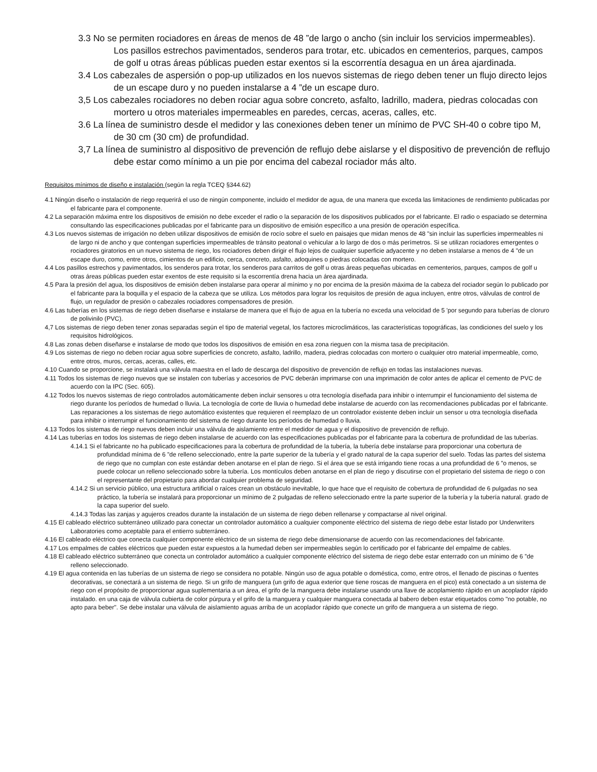3.3 No se permiten rociadores en áreas de menos de 48 ”de largo o ancho (sin incluir los servicios impermeables). Los pasillos estrechos pavimentados, senderos para trotar, etc. ubicados en cementerios, parques, campos de golf u otras áreas públicas pueden estar exentos si la escorrentía desagua en un área ajardinada.
3.4 Los cabezales de aspersión o pop-up utilizados en los nuevos sistemas de riego deben tener un flujo directo lejos de un escape duro y no pueden instalarse a 4 ”de un escape duro.
3,5 Los cabezales rociadores no deben rociar agua sobre concreto, asfalto, ladrillo, madera, piedras colocadas con mortero u otros materiales impermeables en paredes, cercas, aceras, calles, etc.
3.6 La línea de suministro desde el medidor y las conexiones deben tener un mínimo de PVC SH-40 o cobre tipo M, de 30 cm (30 cm) de profundidad.
3,7 La línea de suministro al dispositivo de prevención de reflujo debe aislarse y el dispositivo de prevención de reflujo debe estar como mínimo a un pie por encima del cabezal rociador más alto.
Requisitos mínimos de diseño e instalación (según la regla TCEQ §344.62)
4.1 Ningún diseño o instalación de riego requerirá el uso de ningún componente, incluido el medidor de agua, de una manera que exceda las limitaciones de rendimiento publicadas por el fabricante para el componente.
4.2 La separación máxima entre los dispositivos de emisión no debe exceder el radio o la separación de los dispositivos publicados por el fabricante. El radio o espaciado se determina consultando las especificaciones publicadas por el fabricante para un dispositivo de emisión específico a una presión de operación específica.
4.3 Los nuevos sistemas de irrigación no deben utilizar dispositivos de emisión de rocío sobre el suelo en paisajes que midan menos de 48 "sin incluir las superficies impermeables ni de largo ni de ancho y que contengan superficies impermeables de tránsito peatonal o vehicular a lo largo de dos o más perímetros. Si se utilizan rociadores emergentes o rociadores giratorios en un nuevo sistema de riego, los rociadores deben dirigir el flujo lejos de cualquier superficie adyacente y no deben instalarse a menos de 4 "de un escape duro, como, entre otros, cimientos de un edificio, cerca, concreto, asfalto, adoquines o piedras colocadas con mortero.
4.4 Los pasillos estrechos y pavimentados, los senderos para trotar, los senderos para carritos de golf u otras áreas pequeñas ubicadas en cementerios, parques, campos de golf u otras áreas públicas pueden estar exentos de este requisito si la escorrentía drena hacia un área ajardinada.
4.5 Para la presión del agua, los dispositivos de emisión deben instalarse para operar al mínimo y no por encima de la presión máxima de la cabeza del rociador según lo publicado por el fabricante para la boquilla y el espacio de la cabeza que se utiliza. Los métodos para lograr los requisitos de presión de agua incluyen, entre otros, válvulas de control de flujo, un regulador de presión o cabezales rociadores compensadores de presión.
4.6 Las tuberías en los sistemas de riego deben diseñarse e instalarse de manera que el flujo de agua en la tubería no exceda una velocidad de 5 'por segundo para tuberías de cloruro de polivinilo (PVC).
4,7 Los sistemas de riego deben tener zonas separadas según el tipo de material vegetal, los factores microclimáticos, las características topográficas, las condiciones del suelo y los requisitos hidrológicos.
4.8 Las zonas deben diseñarse e instalarse de modo que todos los dispositivos de emisión en esa zona rieguen con la misma tasa de precipitación.
4.9 Los sistemas de riego no deben rociar agua sobre superficies de concreto, asfalto, ladrillo, madera, piedras colocadas con mortero o cualquier otro material impermeable, como, entre otros, muros, cercas, aceras, calles, etc.
4.10 Cuando se proporcione, se instalará una válvula maestra en el lado de descarga del dispositivo de prevención de reflujo en todas las instalaciones nuevas.
4.11 Todos los sistemas de riego nuevos que se instalen con tuberías y accesorios de PVC deberán imprimarse con una imprimación de color antes de aplicar el cemento de PVC de acuerdo con la IPC (Sec. 605).
4.12 Todos los nuevos sistemas de riego controlados automáticamente deben incluir sensores u otra tecnología diseñada para inhibir o interrumpir el funcionamiento del sistema de riego durante los períodos de humedad o lluvia. La tecnología de corte de lluvia o humedad debe instalarse de acuerdo con las recomendaciones publicadas por el fabricante. Las reparaciones a los sistemas de riego automático existentes que requieren el reemplazo de un controlador existente deben incluir un sensor u otra tecnología diseñada para inhibir o interrumpir el funcionamiento del sistema de riego durante los períodos de humedad o lluvia.
4.13 Todos los sistemas de riego nuevos deben incluir una válvula de aislamiento entre el medidor de agua y el dispositivo de prevención de reflujo.
4.14 Las tuberías en todos los sistemas de riego deben instalarse de acuerdo con las especificaciones publicadas por el fabricante para la cobertura de profundidad de las tuberías.
4.14.1 Si el fabricante no ha publicado especificaciones para la cobertura de profundidad de la tubería, la tubería debe instalarse para proporcionar una cobertura de profundidad mínima de 6 ”de relleno seleccionado, entre la parte superior de la tubería y el grado natural de la capa superior del suelo. Todas las partes del sistema de riego que no cumplan con este estándar deben anotarse en el plan de riego. Si el área que se está irrigando tiene rocas a una profundidad de 6 ”o menos, se puede colocar un relleno seleccionado sobre la tubería. Los montículos deben anotarse en el plan de riego y discutirse con el propietario del sistema de riego o con el representante del propietario para abordar cualquier problema de seguridad.
4.14.2 Si un servicio público, una estructura artificial o raíces crean un obstáculo inevitable, lo que hace que el requisito de cobertura de profundidad de 6 pulgadas no sea práctico, la tubería se instalará para proporcionar un mínimo de 2 pulgadas de relleno seleccionado entre la parte superior de la tubería y la tubería natural. grado de la capa superior del suelo.
4.14.3 Todas las zanjas y agujeros creados durante la instalación de un sistema de riego deben rellenarse y compactarse al nivel original.
4.15 El cableado eléctrico subterráneo utilizado para conectar un controlador automático a cualquier componente eléctrico del sistema de riego debe estar listado por Underwriters Laboratories como aceptable para el entierro subterráneo.
4.16 El cableado eléctrico que conecta cualquier componente eléctrico de un sistema de riego debe dimensionarse de acuerdo con las recomendaciones del fabricante.
4.17 Los empalmes de cables eléctricos que pueden estar expuestos a la humedad deben ser impermeables según lo certificado por el fabricante del empalme de cables.
4.18 El cableado eléctrico subterráneo que conecta un controlador automático a cualquier componente eléctrico del sistema de riego debe estar enterrado con un mínimo de 6 ”de relleno seleccionado.
4.19 El agua contenida en las tuberías de un sistema de riego se considera no potable. Ningún uso de agua potable o doméstica, como, entre otros, el llenado de piscinas o fuentes decorativas, se conectará a un sistema de riego. Si un grifo de manguera (un grifo de agua exterior que tiene roscas de manguera en el pico) está conectado a un sistema de riego con el propósito de proporcionar agua suplementaria a un área, el grifo de la manguera debe instalarse usando una llave de acoplamiento rápido en un acoplador rápido instalado. en una caja de válvula cubierta de color púrpura y el grifo de la manguera y cualquier manguera conectada al babero deben estar etiquetados como "no potable, no apto para beber". Se debe instalar una válvula de aislamiento aguas arriba de un acoplador rápido que conecte un grifo de manguera a un sistema de riego.